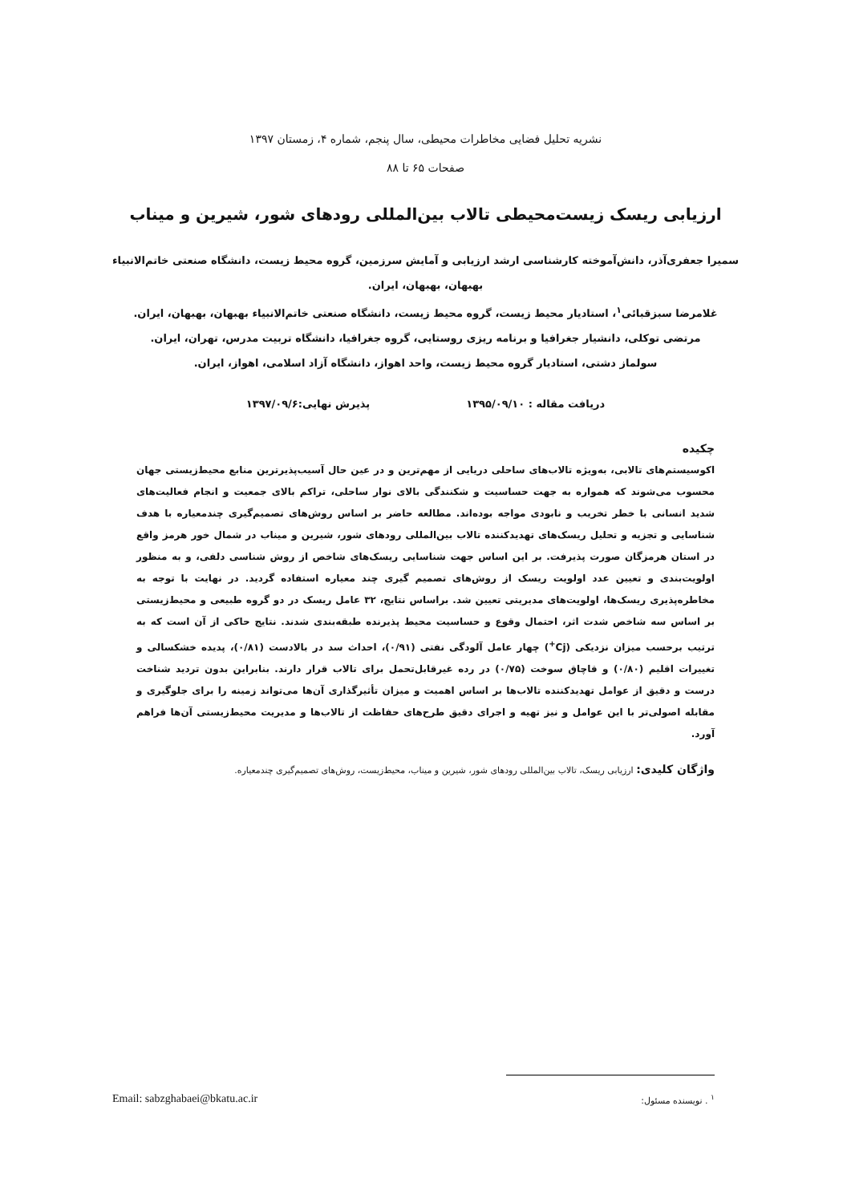نشریه تحلیل فضایی مخاطرات محیطی، سال پنجم، شماره ۴، زمستان ۱۳۹۷
صفحات ۶۵ تا ۸۸
ارزیابی ریسک زیست‌محیطی تالاب بین‌المللی رودهای شور، شیرین و میناب
سمیرا جعفری‌آذر، دانش‌آموخته کارشناسی ارشد ارزیابی و آمایش سرزمین، گروه محیط زیست، دانشگاه صنعتی خاتم‌الانبیاء بهبهان، بهبهان، ایران.
غلامرضا سبزقبائی<sup>۱</sup>، استادیار محیط زیست، گروه محیط زیست، دانشگاه صنعتی خاتم‌الانبیاء بهبهان، بهبهان، ایران.
مرتضی توکلی، دانشیار جغرافیا و برنامه ریزی روستایی، گروه جغرافیا، دانشگاه تربیت مدرس، تهران، ایران.
سولماز دشتی، استادیار گروه محیط زیست، واحد اهواز، دانشگاه آزاد اسلامی، اهواز، ایران.
دریافت مقاله : ۱۳۹۵/۰۹/۱۰ پذیرش نهایی:۱۳۹۷/۰۹/۶
چکیده
اکوسیستم‌های تالابی، به‌ویژه تالاب‌های ساحلی دریایی از مهم‌ترین و در عین حال آسیب‌پذیرترین منابع محیط‌زیستی جهان محسوب می‌شوند که همواره به جهت حساسیت و شکنندگی بالای نوار ساحلی، تراکم بالای جمعیت و انجام فعالیت‌های شدید انسانی با خطر تخریب و نابودی مواجه بوده‌اند. مطالعه حاضر بر اساس روش‌های تصمیم‌گیری چندمعیاره با هدف شناسایی و تجزیه و تحلیل ریسک‌های تهدیدکننده تالاب بین‌المللی رودهای شور، شیرین و میناب در شمال خور هرمز واقع در استان هرمزگان صورت پذیرفت. بر این اساس جهت شناسایی ریسک‌های شاخص از روش شناسی دلفی، و به منظور اولویت‌بندی و تعیین عدد اولویت ریسک از روش‌های تصمیم گیری چند معیاره استفاده گردید. در نهایت با توجه به مخاطره‌پذیری ریسک‌ها، اولویت‌های مدیریتی تعیین شد. براساس نتایج، ۳۲ عامل ریسک در دو گروه طبیعی و محیط‌زیستی بر اساس سه شاخص شدت اثر، احتمال وقوع و حساسیت محیط پذیرنده طبقه‌بندی شدند. نتایج حاکی از آن است که به ترتیب برحسب میزان نزدیکی (Cj<sup>+</sup>) چهار عامل آلودگی نفتی (۰/۹۱)، احداث سد در بالادست (۰/۸۱)، پدیده خشکسالی و تغییرات اقلیم (۰/۸۰) و قاچاق سوخت (۰/۷۵) در رده غیرقابل‌تحمل برای تالاب قرار دارند. بنابراین بدون تردید شناخت درست و دقیق از عوامل تهدیدکننده تالاب‌ها بر اساس اهمیت و میزان تأثیرگذاری آن‌ها می‌تواند زمینه را برای جلوگیری و مقابله اصولی‌تر با این عوامل و نیز تهیه و اجرای دقیق طرح‌های حفاظت از تالاب‌ها و مدیریت محیط‌زیستی آن‌ها فراهم آورد.
واژگان کلیدی: ارزیابی ریسک، تالاب بین‌المللی رودهای شور، شیرین و میناب، محیط‌زیست، روش‌های تصمیم‌گیری چندمعیاره.
<sup>۱</sup> . نویسنده مسئول: Email: sabzghabaei@bkatu.ac.ir